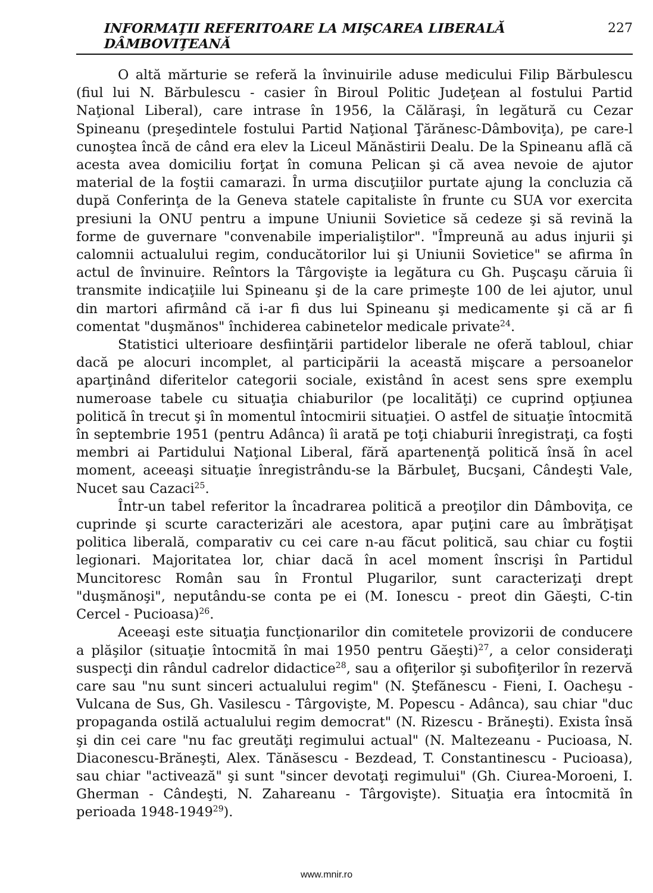INFORMAŢII REFERITOARE LA MIŞCAREA LIBERALĂ DÂMBOVIŢEANĂ 227
O altă mărturie se referă la învinuirile aduse medicului Filip Bărbulescu (fiul lui N. Bărbulescu - casier în Biroul Politic Judeţean al fostului Partid Naţional Liberal), care intrase în 1956, la Călăraşi, în legătură cu Cezar Spineanu (preşedintele fostului Partid Naţional Ţărănesc-Dâmboviţa), pe care-l cunoştea încă de când era elev la Liceul Mănăstirii Dealu. De la Spineanu află că acesta avea domiciliu forţat în comuna Pelican şi că avea nevoie de ajutor material de la foştii camarazi. În urma discuţiilor purtate ajung la concluzia că după Conferinţa de la Geneva statele capitaliste în frunte cu SUA vor exercita presiuni la ONU pentru a impune Uniunii Sovietice să cedeze şi să revină la forme de guvernare "convenabile imperialiştilor". "Împreună au adus injurii şi calomnii actualului regim, conducătorilor lui şi Uniunii Sovietice" se afirma în actul de învinuire. Reîntors la Târgovişte ia legătura cu Gh. Puşcaşu căruia îi transmite indicaţiile lui Spineanu şi de la care primeşte 100 de lei ajutor, unul din martori afirmând că i-ar fi dus lui Spineanu şi medicamente şi că ar fi comentat "duşmănos" închiderea cabinetelor medicale private<sup>24</sup>.
Statistici ulterioare desfiinţării partidelor liberale ne oferă tabloul, chiar dacă pe alocuri incomplet, al participării la această mişcare a persoanelor aparţinând diferitelor categorii sociale, existând în acest sens spre exemplu numeroase tabele cu situaţia chiaburilor (pe localităţi) ce cuprind opţiunea politică în trecut şi în momentul întocmirii situaţiei. O astfel de situaţie întocmită în septembrie 1951 (pentru Adânca) îi arată pe toţi chiaburii înregistraţi, ca foşti membri ai Partidului Naţional Liberal, fără apartenenţă politică însă în acel moment, aceeaşi situaţie înregistrându-se la Bărbuleţ, Bucşani, Cândeşti Vale, Nucet sau Cazaci<sup>25</sup>.
Într-un tabel referitor la încadrarea politică a preoţilor din Dâmboviţa, ce cuprinde şi scurte caracterizări ale acestora, apar puţini care au îmbrăţişat politica liberală, comparativ cu cei care n-au făcut politică, sau chiar cu foştii legionari. Majoritatea lor, chiar dacă în acel moment înscrişi în Partidul Muncitoresc Român sau în Frontul Plugarilor, sunt caracterizaţi drept "duşmănoşi", neputându-se conta pe ei (M. Ionescu - preot din Găeşti, C-tin Cercel - Pucioasa)<sup>26</sup>.
Aceeaşi este situaţia funcţionarilor din comitetele provizorii de conducere a plăşilor (situaţie întocmită în mai 1950 pentru Găeşti)<sup>27</sup>, a celor consideraţi suspecţi din rândul cadrelor didactice<sup>28</sup>, sau a ofiţerilor şi subofiţerilor în rezervă care sau "nu sunt sinceri actualului regim" (N. Ştefănescu - Fieni, I. Oacheşu - Vulcana de Sus, Gh. Vasilescu - Târgovişte, M. Popescu - Adânca), sau chiar "duc propaganda ostilă actualului regim democrat" (N. Rizescu - Brăneşti). Exista însă şi din cei care "nu fac greutăţi regimului actual" (N. Maltezeanu - Pucioasa, N. Diaconescu-Brăneşti, Alex. Tănăsescu - Bezdead, T. Constantinescu - Pucioasa), sau chiar "activează" şi sunt "sincer devotaţi regimului" (Gh. Ciurea-Moroeni, I. Gherman - Cândeşti, N. Zahareanu - Târgovişte). Situaţia era întocmită în perioada 1948-1949<sup>29</sup>).
www.mnir.ro